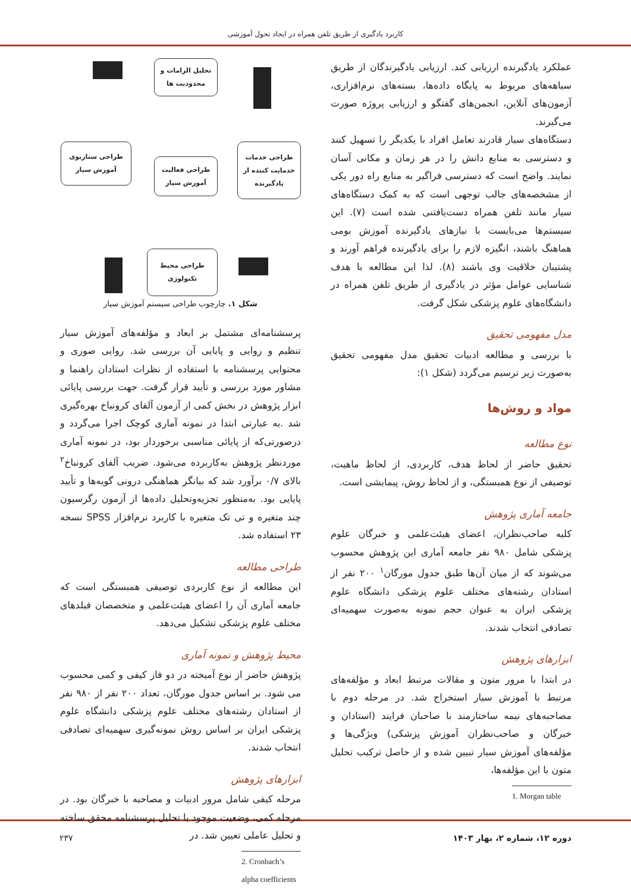کاربرد یادگیری از طریق تلفن همراه در ایجاد تحول آموزشی
عملکرد یادگیرنده ارزیابی کند. ارزیابی یادگیرندگان از طریق سیاهه‌های مربوط به پایگاه داده‌ها، بسته‌های نرم‌افزاری، آزمون‌های آنلاین، انجمن‌های گفتگو و ارزیابی پروژه صورت می‌گیرند.
دستگاه‌های سیار قادرند تعامل افراد با یکدیگر را تسهیل کنند و دسترسی به منابع دانش را در هر زمان و مکانی آسان نمایند. واضح است که دسترسی فراگیر به منابع راه دور یکی از مشخصه‌های جالب توجهی است که به کمک دستگاه‌های سیار مانند تلفن همراه دست‌یافتنی شده است (۷). این سیستم‌ها می‌بایست با نیازهای یادگیرنده آموزش بومی هماهنگ باشند، انگیزه لازم را برای یادگیرنده فراهم آورند و پشتیبان خلاقیت وی باشند (۸). لذا این مطالعه با هدف شناسایی عوامل مؤثر در یادگیری از طریق تلفن همراه در دانشگاه‌های علوم پزشکی شکل گرفت.
مدل مفهومی تحقیق
با بررسی و مطالعه ادبیات تحقیق مدل مفهومی تحقیق به‌صورت زیر ترسیم می‌گردد (شکل ۱):
مواد و روش‌ها
نوع مطالعه
تحقیق حاضر از لحاظ هدف، کاربردی، از لحاظ ماهیت، توصیفی از نوع همبستگی، و از لحاظ روش، پیمایشی است.
جامعه آماری پژوهش
کلیه صاحب‌نظران، اعضای هیئت‌علمی و خبرگان علوم پزشکی شامل ۹۸۰ نفر جامعه آماری این پژوهش محسوب می‌شوند که از میان آن‌ها طبق جدول مورگان<sup>۱</sup> ۲۰۰ نفر از استادان رشته‌های مختلف علوم پزشکی دانشگاه علوم پزشکی ایران به عنوان حجم نمونه به‌صورت سهمیه‌ای تصادفی انتخاب شدند.
ابزارهای پژوهش
در ابتدا با مرور متون و مقالات مرتبط ابعاد و مؤلفه‌های مرتبط با آموزش سیار استخراج شد. در مرحله دوم با مصاحبه‌های نیمه ساختارمند با صاحبان فرایند (استادان و خبرگان و صاحب‌نظران آموزش پزشکی) ویژگی‌ها و مؤلفه‌های آموزش سیار تبیین شده و از حاصل ترکیب تحلیل متون با این مؤلفه‌ها،
1. Morgan table
تحلیل الزامات و محدودیت ها
طراحی خدمات خدمایت کننده از یادگیرنده
طراحی فعالیت آموزش سیار
طراحی سناریوی آموزش سیار
طراحی محیط تکنولوژی
شکل ۱. چارچوب طراحی سیستم آموزش سیار
پرسشنامه‌ای مشتمل بر ابعاد و مؤلفه‌های آموزش سیار تنظیم و روایی و پایایی آن بررسی شد. روایی صوری و محتوایی پرسشنامه با استفاده از نظرات استادان راهنما و مشاور مورد بررسی و تأیید قرار گرفت. جهت بررسی پایائی ابزار پژوهش در بخش کمی از آزمون آلفای کرونباخ بهره‌گیری شد .به عبارتی ابتدا در نمونه آماری کوچک اجرا می‌گردد و درصورتی‌که از پایائی مناسبی برخوردار بود، در نمونه آماری موردنظر پژوهش به‌کاربرده می‌شود. ضریب آلفای کرونباخ<sup>۲</sup> بالای ۰/۷ برآورد شد که بیانگر هماهنگی درونی گویه‌ها و تأیید پایایی بود. به‌منظور تجزیه‌وتحلیل داده‌ها از آزمون رگرسیون چند متغیره و تی تک متغیره با کاربرد نرم‌افزار SPSS نسخه ۲۳ استفاده شد.
طراحی مطالعه
این مطالعه از نوع کاربردی توصیفی همبستگی است که جامعه آماری آن را اعضای هیئت‌علمی و متخصصان فیلدهای مختلف علوم پزشکی تشکیل می‌دهد.
محیط پژوهش و نمونه آماری
پژوهش حاضر از نوع آمیخته در دو فاز کیفی و کمی محسوب می شود. بر اساس جدول مورگان، تعداد ۲۰۰ نفر از ۹۸۰ نفر از استادان رشته‌های مختلف علوم پزشکی دانشگاه علوم پزشکی ایران بر اساس روش نمونه‌گیری سهمیه‌ای تصادفی انتخاب شدند.
ابزارهای پژوهش
مرحله کیفی شامل مرور ادبیات و مصاحبه با خبرگان بود. در مرحله کمی، وضعیت موجود با تحلیل پرسشنامه محقق ساخته و تحلیل عاملی تعیین شد. در
2. Cronbach’s alpha coefficients
دوره ۱۲، شماره ۲، بهار ۱۴۰۳ ۲۳۷